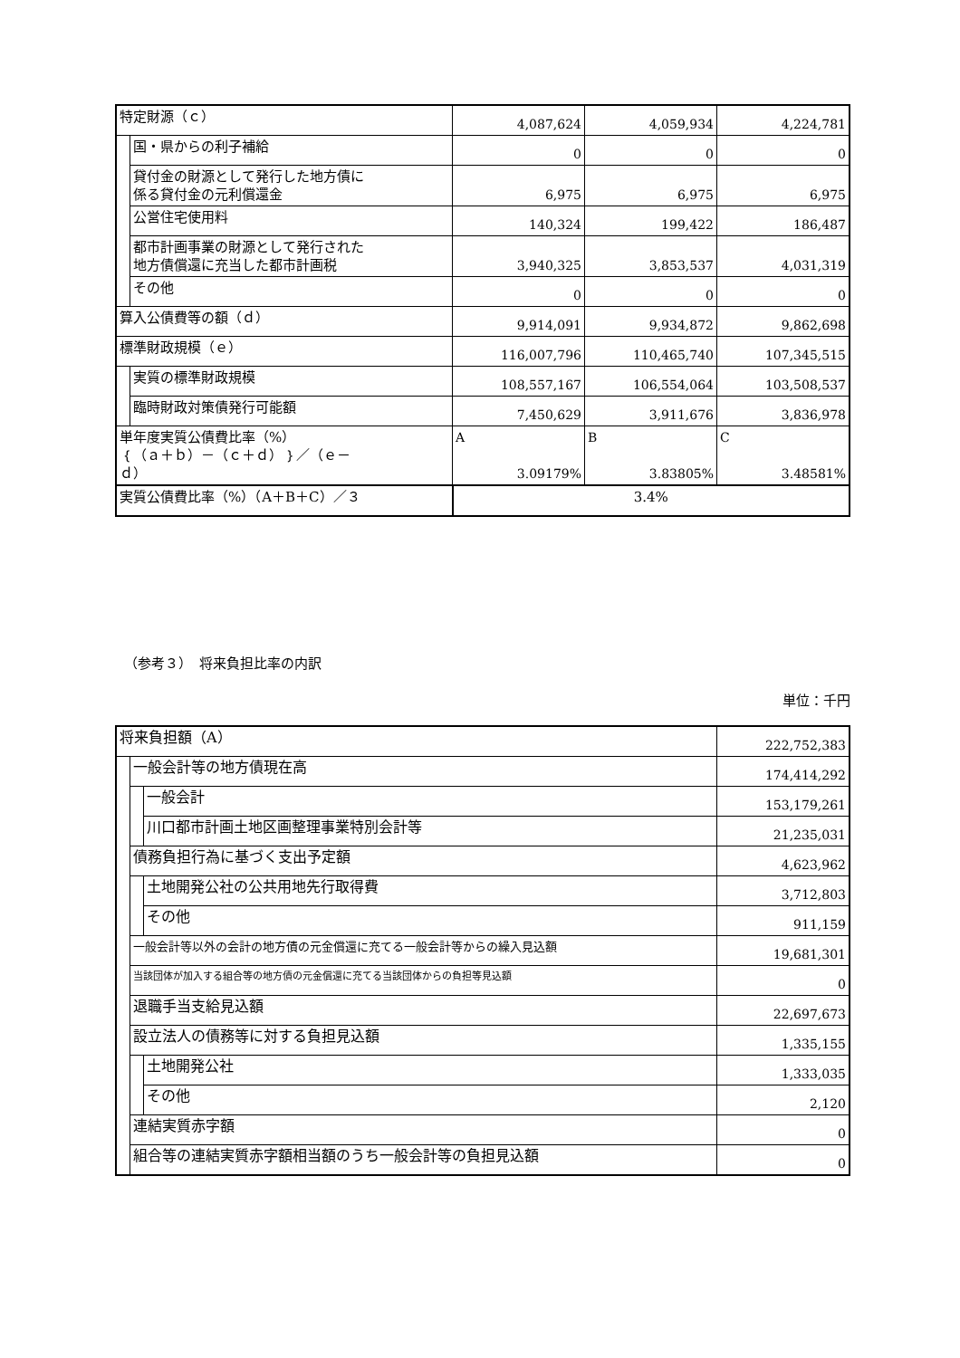| 特定財源（ｃ） | | 4,087,624 | 4,059,934 | 4,224,781 |
| | 国・県からの利子補給 | 0 | 0 | 0 |
| | 貸付金の財源として発行した地方債に 係る貸付金の元利償還金 | 6,975 | 6,975 | 6,975 |
| | 公営住宅使用料 | 140,324 | 199,422 | 186,487 |
| | 都市計画事業の財源として発行された 地方債償還に充当した都市計画税 | 3,940,325 | 3,853,537 | 4,031,319 |
| | その他 | 0 | 0 | 0 |
| 算入公債費等の額（ｄ） | | 9,914,091 | 9,934,872 | 9,862,698 |
| 標準財政規模（ｅ） | | 116,007,796 | 110,465,740 | 107,345,515 |
| | 実質の標準財政規模 | 108,557,167 | 106,554,064 | 103,508,537 |
| | 臨時財政対策債発行可能額 | 7,450,629 | 3,911,676 | 3,836,978 |
| 単年度実質公債費比率（%） ｛（ａ＋ｂ）－（ｃ＋ｄ）｝／（ｅ－ ｄ） | | A 3.09179% | B 3.83805% | C 3.48581% |
| 実質公債費比率（%）（A＋B＋C）／３ | | 3.4% | | |
（参考３）　将来負担比率の内訳
単位：千円
| 将来負担額（A） | | | 222,752,383 |
| | 一般会計等の地方債現在高 | | 174,414,292 |
| | | 一般会計 | 153,179,261 |
| | | 川口都市計画土地区画整理事業特別会計等 | 21,235,031 |
| | 債務負担行為に基づく支出予定額 | | 4,623,962 |
| | | 土地開発公社の公共用地先行取得費 | 3,712,803 |
| | | その他 | 911,159 |
| | 一般会計等以外の会計の地方債の元金償還に充てる一般会計等からの繰入見込額 | | 19,681,301 |
| | 当該団体が加入する組合等の地方債の元金償還に充てる当該団体からの負担等見込額 | | 0 |
| | 退職手当支給見込額 | | 22,697,673 |
| | 設立法人の債務等に対する負担見込額 | | 1,335,155 |
| | | 土地開発公社 | 1,333,035 |
| | | その他 | 2,120 |
| | 連結実質赤字額 | | 0 |
| | 組合等の連結実質赤字額相当額のうち一般会計等の負担見込額 | | 0 |